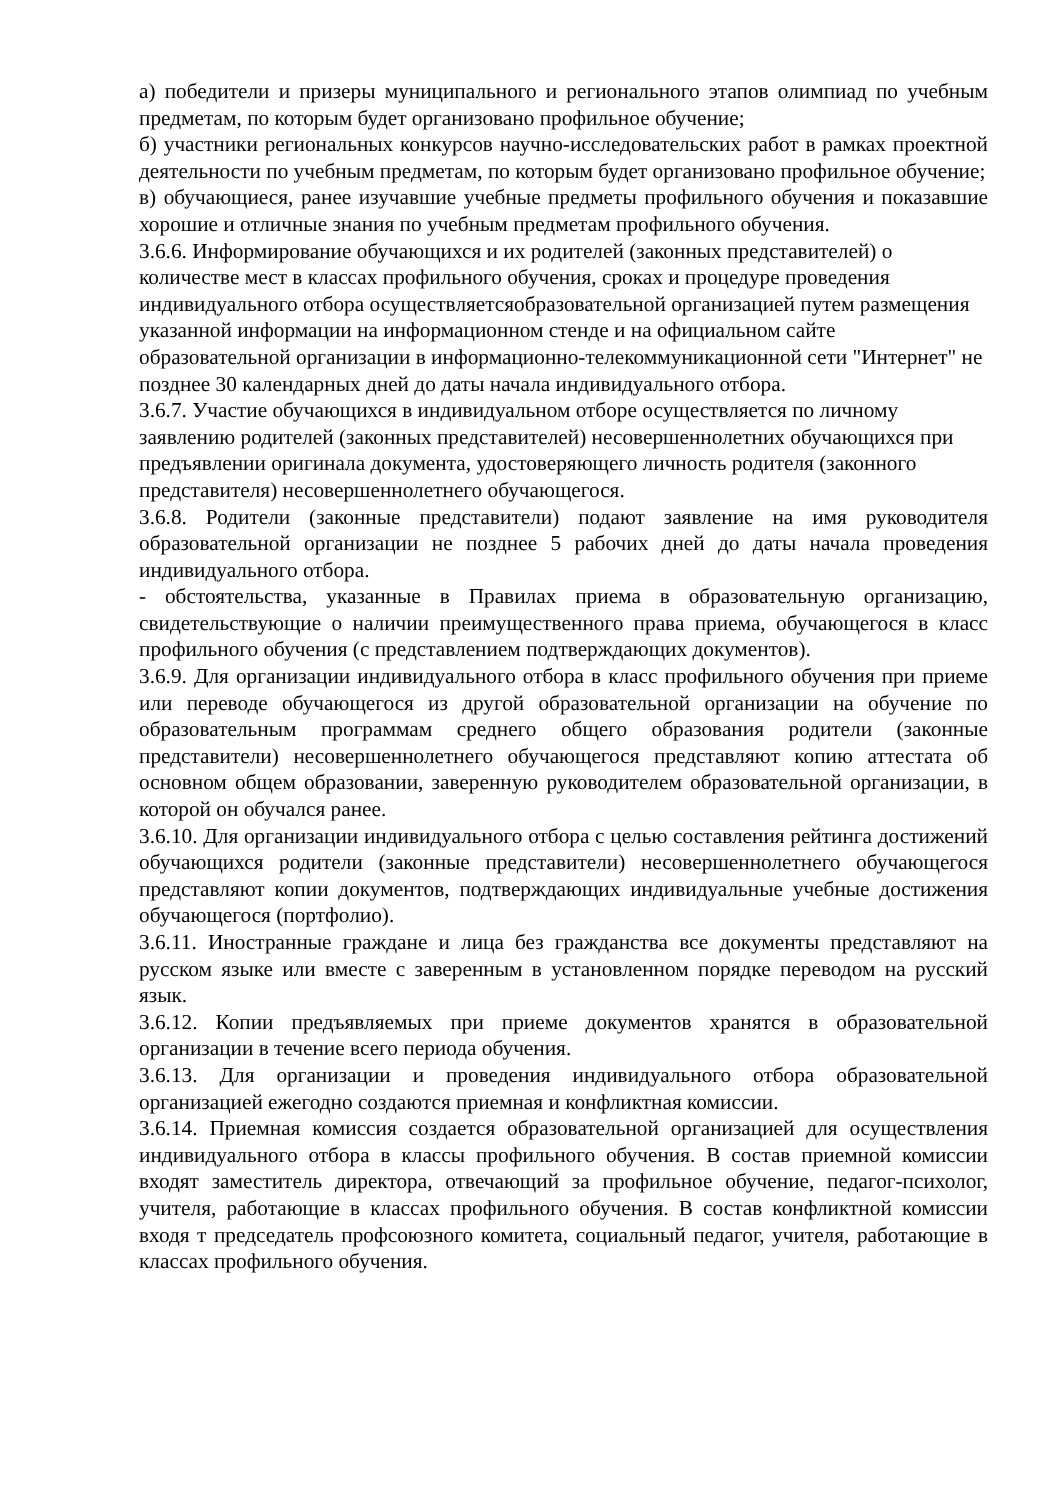а) победители и призеры муниципального и регионального этапов олимпиад по учебным предметам, по которым будет организовано профильное обучение;
б) участники региональных конкурсов научно-исследовательских работ в рамках проектной деятельности по учебным предметам, по которым будет организовано профильное обучение;
в) обучающиеся, ранее изучавшие учебные предметы профильного обучения и показавшие хорошие и отличные знания по учебным предметам профильного обучения.
3.6.6. Информирование обучающихся и их родителей (законных представителей) о количестве мест в классах профильного обучения, сроках и процедуре проведения индивидуального отбора осуществляетсяобразовательной организацией путем размещения указанной информации на информационном стенде и на официальном сайте образовательной организации в информационно-телекоммуникационной сети "Интернет" не позднее 30 календарных дней до даты начала индивидуального отбора.
3.6.7. Участие обучающихся в индивидуальном отборе осуществляется по личному заявлению родителей (законных представителей) несовершеннолетних обучающихся при предъявлении оригинала документа, удостоверяющего личность родителя (законного представителя) несовершеннолетнего обучающегося.
3.6.8. Родители (законные представители) подают заявление на имя руководителя образовательной организации не позднее 5 рабочих дней до даты начала проведения индивидуального отбора.
- обстоятельства, указанные в Правилах приема в образовательную организацию, свидетельствующие о наличии преимущественного права приема, обучающегося в класс профильного обучения (с представлением подтверждающих документов).
3.6.9. Для организации индивидуального отбора в класс профильного обучения при приеме или переводе обучающегося из другой образовательной организации на обучение по образовательным программам среднего общего образования родители (законные представители) несовершеннолетнего обучающегося представляют копию аттестата об основном общем образовании, заверенную руководителем образовательной организации, в которой он обучался ранее.
3.6.10. Для организации индивидуального отбора с целью составления рейтинга достижений обучающихся родители (законные представители) несовершеннолетнего обучающегося представляют копии документов, подтверждающих индивидуальные учебные достижения обучающегося (портфолио).
3.6.11. Иностранные граждане и лица без гражданства все документы представляют на русском языке или вместе с заверенным в установленном порядке переводом на русский язык.
3.6.12. Копии предъявляемых при приеме документов хранятся в образовательной организации в течение всего периода обучения.
3.6.13. Для организации и проведения индивидуального отбора образовательной организацией ежегодно создаются приемная и конфликтная комиссии.
3.6.14. Приемная комиссия создается образовательной организацией для осуществления индивидуального отбора в классы профильного обучения. В состав приемной комиссии входят заместитель директора, отвечающий за профильное обучение, педагог-психолог, учителя, работающие в классах профильного обучения. В состав конфликтной комиссии входя т председатель профсоюзного комитета, социальный педагог, учителя, работающие в классах профильного обучения.